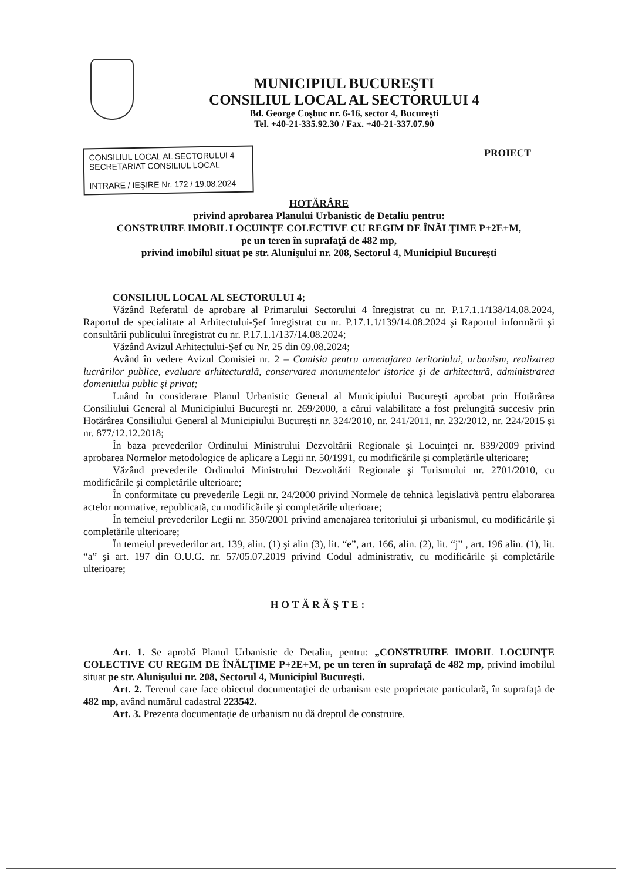MUNICIPIUL BUCUREŞTI
CONSILIUL LOCAL AL SECTORULUI 4
Bd. George Coşbuc nr. 6-16, sector 4, Bucureşti
Tel. +40-21-335.92.30 / Fax. +40-21-337.07.90
CONSILIUL LOCAL AL SECTORULUI 4
SECRETARIAT CONSILIUL LOCAL
INTRARE / IEŞIRE Nr. 172 / 19.08.2024
PROIECT
HOTĂRÂRE
privind aprobarea Planului Urbanistic de Detaliu pentru:
CONSTRUIRE IMOBIL LOCUINŢE COLECTIVE CU REGIM DE ÎNĂLŢIME P+2E+M,
pe un teren în suprafaţă de 482 mp,
privind imobilul situat pe str. Alunişului nr. 208, Sectorul 4, Municipiul Bucureşti
CONSILIUL LOCAL AL SECTORULUI 4;
Văzând Referatul de aprobare al Primarului Sectorului 4 înregistrat cu nr. P.17.1.1/138/14.08.2024, Raportul de specialitate al Arhitectului-Şef înregistrat cu nr. P.17.1.1/139/14.08.2024 şi Raportul informării şi consultării publicului înregistrat cu nr. P.17.1.1/137/14.08.2024;
Văzând Avizul Arhitectului-Şef cu Nr. 25 din 09.08.2024;
Având în vedere Avizul Comisiei nr. 2 – Comisia pentru amenajarea teritoriului, urbanism, realizarea lucrărilor publice, evaluare arhitecturală, conservarea monumentelor istorice şi de arhitectură, administrarea domeniului public şi privat;
Luând în considerare Planul Urbanistic General al Municipiului Bucureşti aprobat prin Hotărârea Consiliului General al Municipiului Bucureşti nr. 269/2000, a cărui valabilitate a fost prelungită succesiv prin Hotărârea Consiliului General al Municipiului Bucureşti nr. 324/2010, nr. 241/2011, nr. 232/2012, nr. 224/2015 şi nr. 877/12.12.2018;
În baza prevederilor Ordinului Ministrului Dezvoltării Regionale şi Locuinţei nr. 839/2009 privind aprobarea Normelor metodologice de aplicare a Legii nr. 50/1991, cu modificările şi completările ulterioare;
Văzând prevederile Ordinului Ministrului Dezvoltării Regionale şi Turismului nr. 2701/2010, cu modificările şi completările ulterioare;
În conformitate cu prevederile Legii nr. 24/2000 privind Normele de tehnică legislativă pentru elaborarea actelor normative, republicată, cu modificările şi completările ulterioare;
În temeiul prevederilor Legii nr. 350/2001 privind amenajarea teritoriului şi urbanismul, cu modificările şi completările ulterioare;
În temeiul prevederilor art. 139, alin. (1) şi alin (3), lit. “e”, art. 166, alin. (2), lit. “j” , art. 196 alin. (1), lit. “a” şi art. 197 din O.U.G. nr. 57/05.07.2019 privind Codul administrativ, cu modificările şi completările ulterioare;
HOTĂRĂŞTE:
Art. 1. Se aprobă Planul Urbanistic de Detaliu, pentru: „CONSTRUIRE IMOBIL LOCUINŢE COLECTIVE CU REGIM DE ÎNĂLŢIME P+2E+M, pe un teren în suprafaţă de 482 mp, privind imobilul situat pe str. Alunişului nr. 208, Sectorul 4, Municipiul Bucureşti.
Art. 2. Terenul care face obiectul documentaţiei de urbanism este proprietate particulară, în suprafaţă de 482 mp, având numărul cadastral 223542.
Art. 3. Prezenta documentaţie de urbanism nu dă dreptul de construire.